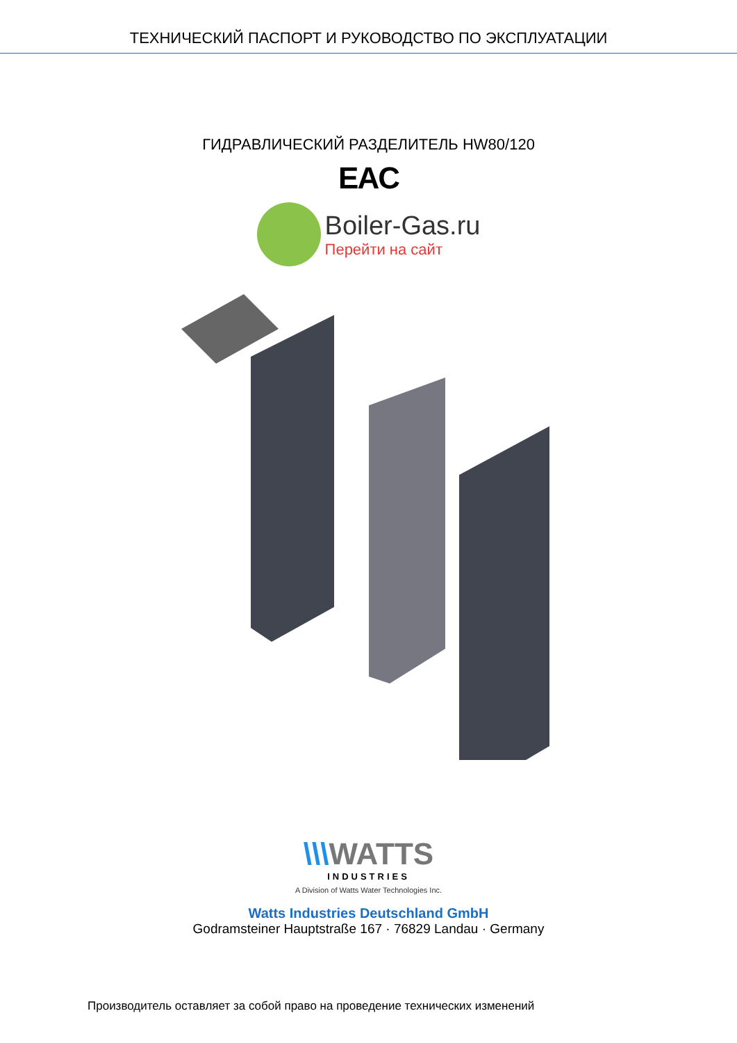ТЕХНИЧЕСКИЙ ПАСПОРТ И РУКОВОДСТВО ПО ЭКСПЛУАТАЦИИ
ГИДРАВЛИЧЕСКИЙ РАЗДЕЛИТЕЛЬ HW80/120
EAC
Boiler-Gas.ru
Перейти на сайт
\\\WATTS
INDUSTRIES
A Division of Watts Water Technologies Inc.
Watts Industries Deutschland GmbH
Godramsteiner Hauptstraße 167 · 76829 Landau · Germany
Производитель оставляет за собой право на проведение технических изменений